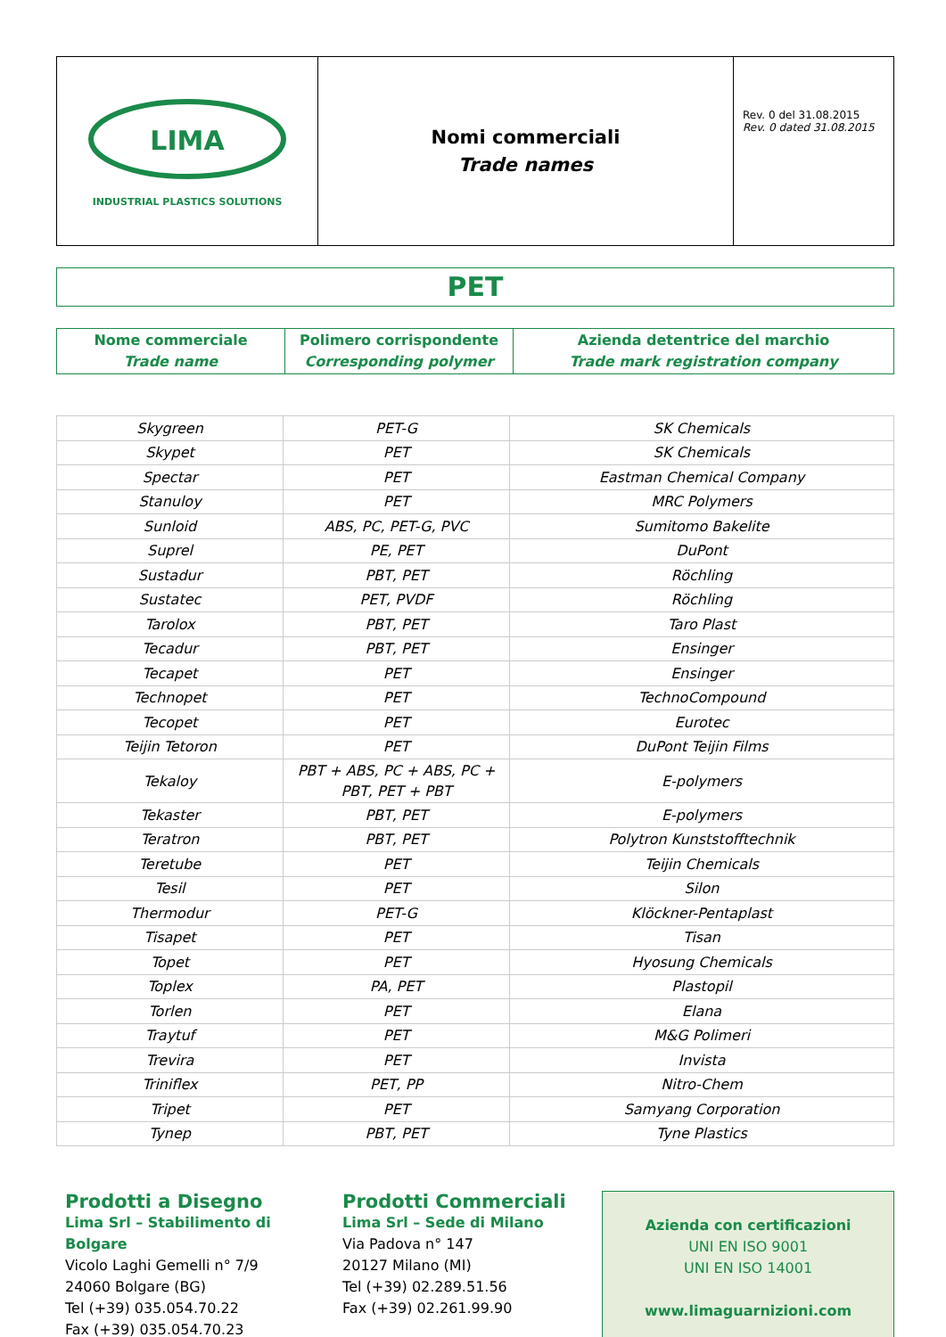| LIMA INDUSTRIAL PLASTICS SOLUTIONS | Nomi commerciali Trade names | Rev. 0 del 31.08.2015 Rev. 0 dated 31.08.2015 |
PET
| Nome commerciale Trade name | Polimero corrispondente Corresponding polymer | Azienda detentrice del marchio Trade mark registration company |
| Skygreen | PET-G | SK Chemicals |
| Skypet | PET | SK Chemicals |
| Spectar | PET | Eastman Chemical Company |
| Stanuloy | PET | MRC Polymers |
| Sunloid | ABS, PC, PET-G, PVC | Sumitomo Bakelite |
| Suprel | PE, PET | DuPont |
| Sustadur | PBT, PET | Röchling |
| Sustatec | PET, PVDF | Röchling |
| Tarolox | PBT, PET | Taro Plast |
| Tecadur | PBT, PET | Ensinger |
| Tecapet | PET | Ensinger |
| Technopet | PET | TechnoCompound |
| Tecopet | PET | Eurotec |
| Teijin Tetoron | PET | DuPont Teijin Films |
| Tekaloy | PBT + ABS, PC + ABS, PC + PBT, PET + PBT | E-polymers |
| Tekaster | PBT, PET | E-polymers |
| Teratron | PBT, PET | Polytron Kunststofftechnik |
| Teretube | PET | Teijin Chemicals |
| Tesil | PET | Silon |
| Thermodur | PET-G | Klöckner-Pentaplast |
| Tisapet | PET | Tisan |
| Topet | PET | Hyosung Chemicals |
| Toplex | PA, PET | Plastopil |
| Torlen | PET | Elana |
| Traytuf | PET | M&G Polimeri |
| Trevira | PET | Invista |
| Triniflex | PET, PP | Nitro-Chem |
| Tripet | PET | Samyang Corporation |
| Tynep | PBT, PET | Tyne Plastics |
Prodotti a Disegno
Lima Srl – Stabilimento di Bolgare
Vicolo Laghi Gemelli n° 7/9
24060 Bolgare (BG)
Tel (+39) 035.054.70.22
Fax (+39) 035.054.70.23
Prodotti Commerciali
Lima Srl – Sede di Milano
Via Padova n° 147
20127 Milano (MI)
Tel (+39) 02.289.51.56
Fax (+39) 02.261.99.90
Azienda con certificazioni
UNI EN ISO 9001
UNI EN ISO 14001
www.limaguarnizioni.com